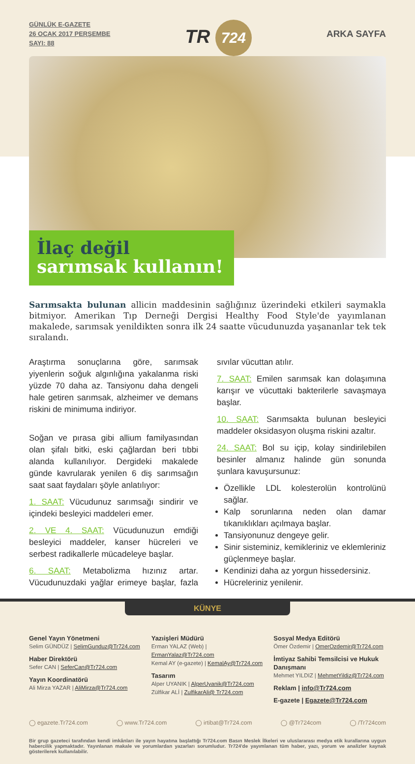GÜNLÜK E-GAZETE
26 OCAK 2017 PERŞEMBE
SAYI: 88
TR 724
ARKA SAYFA
İlaç değil
sarımsak kullanın!
Sarımsakta bulunan allicin maddesinin sağlığınız üzerindeki etkileri saymakla bitmiyor. Amerikan Tıp Derneği Dergisi Healthy Food Style'de yayımlanan makalede, sarımsak yenildikten sonra ilk 24 saatte vücudunuzda yaşananlar tek tek sıralandı.
Araştırma sonuçlarına göre, sarımsak yiyenlerin soğuk algınlığına yakalanma riski yüzde 70 daha az. Tansiyonu daha dengeli hale getiren sarımsak, alzheimer ve demans riskini de minimuma indiriyor.
Soğan ve pırasa gibi allium familyasından olan şifalı bitki, eski çağlardan beri tıbbi alanda kullanılıyor. Dergideki makalede günde kavrularak yenilen 6 diş sarımsağın saat saat faydaları şöyle anlatılıyor:
1. SAAT: Vücudunuz sarımsağı sindirir ve içindeki besleyici maddeleri emer.
2. VE 4. SAAT: Vücudunuzun emdiği besleyici maddeler, kanser hücreleri ve serbest radikallerle mücadeleye başlar.
6. SAAT: Metabolizma hızınız artar. Vücudunuzdaki yağlar erimeye başlar, fazla sıvılar vücuttan atılır.
7. SAAT: Emilen sarımsak kan dolaşımına karışır ve vücuttaki bakterilerle savaşmaya başlar.
10. SAAT: Sarımsakta bulunan besleyici maddeler oksidasyon oluşma riskini azaltır.
24. SAAT: Bol su içip, kolay sindirilebilen besinler almanız halinde gün sonunda şunlara kavuşursunuz:
Özellikle LDL kolesterolün kontrolünü sağlar.
Kalp sorunlarına neden olan damar tıkanıklıkları açılmaya başlar.
Tansiyonunuz dengeye gelir.
Sinir sisteminiz, kemikleriniz ve eklemleriniz güçlenmeye başlar.
Kendinizi daha az yorgun hissedersiniz.
Hücreleriniz yenilenir.
KÜNYE
Genel Yayın Yönetmeni
Selim GÜNDÜZ | SelimGunduz@Tr724.com
Haber Direktörü
Sefer CAN | SeferCan@Tr724.com
Yayın Koordinatörü
Ali Mirza YAZAR | AliMirza@Tr724.com
Yazıişleri Müdürü
Erman YALAZ (Web) | ErmanYalaz@Tr724.com
Kemal AY (e-gazete) | KemalAy@Tr724.com
Tasarım
Alper UYANIK | AlperUyanik@Tr724.com
Zülfikar ALİ | ZulfikarAli@ Tr724.com
Sosyal Medya Editörü
Ömer Özdemir | OmerOzdemir@Tr724.com
İmtiyaz Sahibi Temsilcisi ve Hukuk Danışmanı
Mehmet YILDIZ | MehmetYildiz@Tr724.com
Reklam | info@Tr724.com
E-gazete | Egazete@Tr724.com
◯ egazete.Tr724.com ◯ www.Tr724.com ◯ irtibat@Tr724.com ◯ @Tr724com ◯ /Tr724com
Bir grup gazeteci tarafından kendi imkânları ile yayın hayatına başlattığı Tr724.com Basın Meslek İlkeleri ve uluslararası medya etik kurallarına uygun habercilik yapmaktadır. Yayınlanan makale ve yorumlardan yazarları sorumludur. Tr724'de yayımlanan tüm haber, yazı, yorum ve analizler kaynak gösterilerek kullanılabilir.